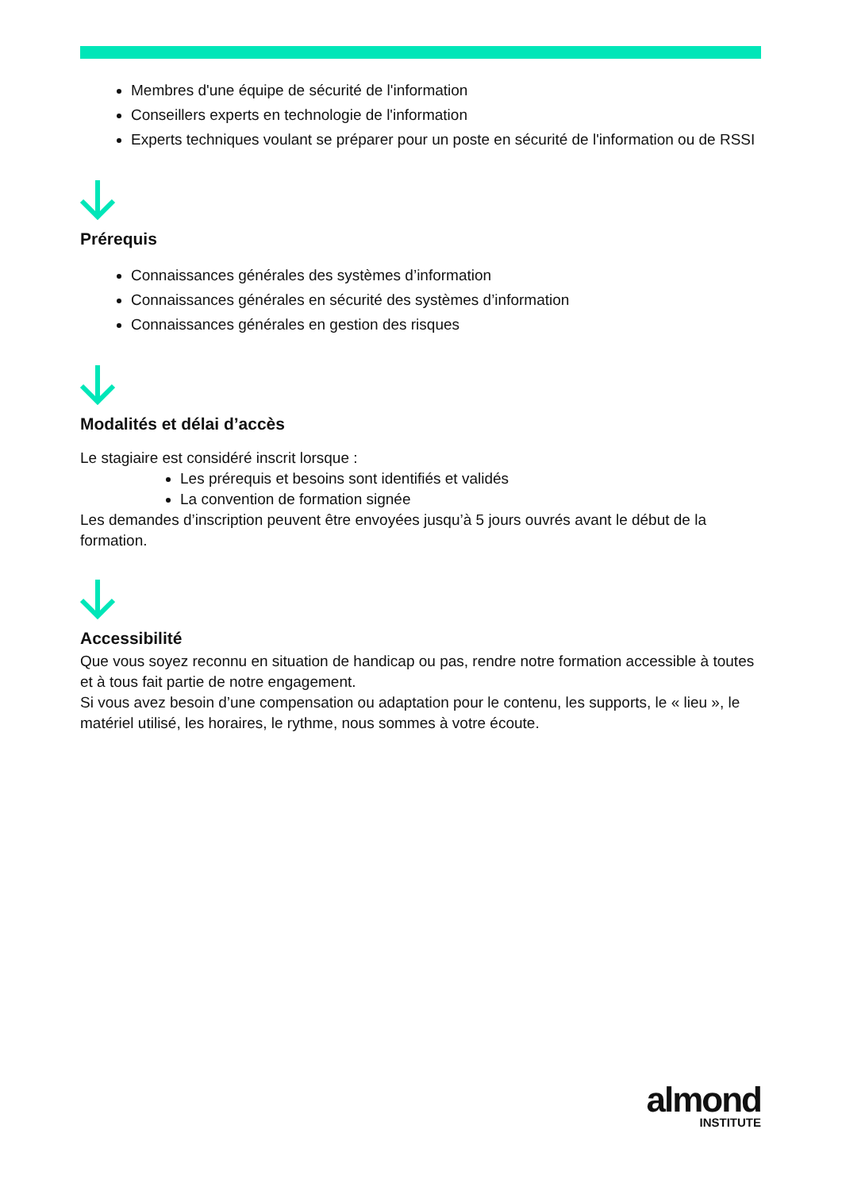Membres d'une équipe de sécurité de l'information
Conseillers experts en technologie de l'information
Experts techniques voulant se préparer pour un poste en sécurité de l'information ou de RSSI
Prérequis
Connaissances générales des systèmes d’information
Connaissances générales en sécurité des systèmes d’information
Connaissances générales en gestion des risques
Modalités et délai d’accès
Le stagiaire est considéré inscrit lorsque :
Les prérequis et besoins sont identifiés et validés
La convention de formation signée
Les demandes d’inscription peuvent être envoyées jusqu’à 5 jours ouvrés avant le début de la formation.
Accessibilité
Que vous soyez reconnu en situation de handicap ou pas, rendre notre formation accessible à toutes et à tous fait partie de notre engagement.
Si vous avez besoin d’une compensation ou adaptation pour le contenu, les supports, le « lieu », le matériel utilisé, les horaires, le rythme, nous sommes à votre écoute.
almond
INSTITUTE